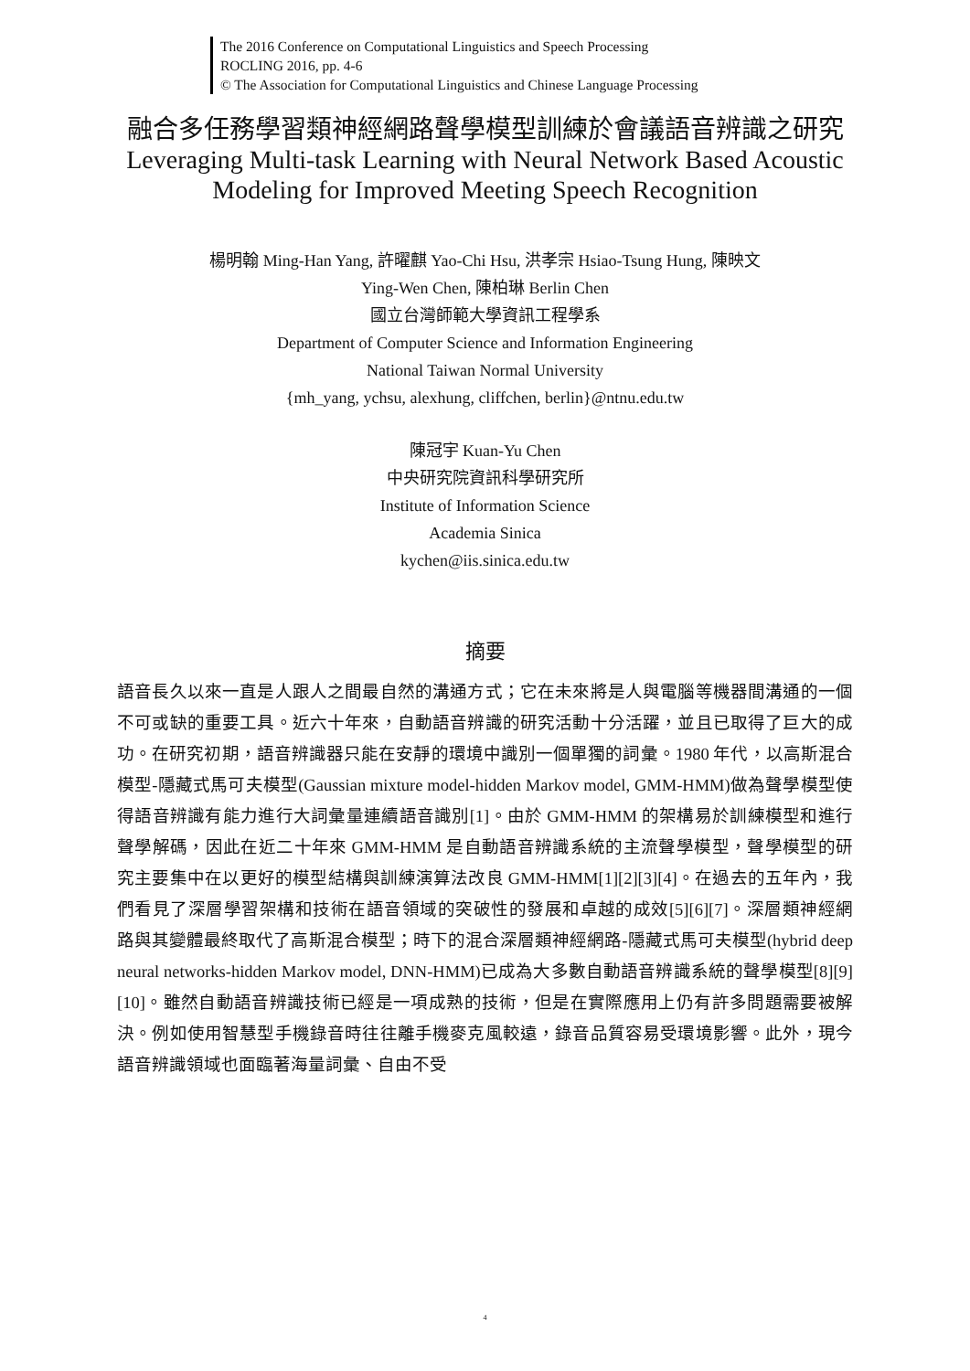The 2016 Conference on Computational Linguistics and Speech Processing
ROCLING 2016, pp. 4-6
© The Association for Computational Linguistics and Chinese Language Processing
融合多任務學習類神經網路聲學模型訓練於會議語音辨識之研究
Leveraging Multi-task Learning with Neural Network Based Acoustic Modeling for Improved Meeting Speech Recognition
楊明翰 Ming-Han Yang, 許曜麒 Yao-Chi Hsu, 洪孝宗 Hsiao-Tsung Hung, 陳映文
Ying-Wen Chen, 陳柏琳 Berlin Chen
國立台灣師範大學資訊工程學系
Department of Computer Science and Information Engineering
National Taiwan Normal University
{mh_yang, ychsu, alexhung, cliffchen, berlin}@ntnu.edu.tw
陳冠宇 Kuan-Yu Chen
中央研究院資訊科學研究所
Institute of Information Science
Academia Sinica
kychen@iis.sinica.edu.tw
摘要
語音長久以來一直是人跟人之間最自然的溝通方式；它在未來將是人與電腦等機器間溝通的一個不可或缺的重要工具。近六十年來，自動語音辨識的研究活動十分活躍，並且已取得了巨大的成功。在研究初期，語音辨識器只能在安靜的環境中識別一個單獨的詞彙。1980 年代，以高斯混合模型-隱藏式馬可夫模型(Gaussian mixture model-hidden Markov model, GMM-HMM)做為聲學模型使得語音辨識有能力進行大詞彙量連續語音識別[1]。由於 GMM-HMM 的架構易於訓練模型和進行聲學解碼，因此在近二十年來 GMM-HMM 是自動語音辨識系統的主流聲學模型，聲學模型的研究主要集中在以更好的模型結構與訓練演算法改良 GMM-HMM[1][2][3][4]。在過去的五年內，我們看見了深層學習架構和技術在語音領域的突破性的發展和卓越的成效[5][6][7]。深層類神經網路與其變體最終取代了高斯混合模型；時下的混合深層類神經網路-隱藏式馬可夫模型(hybrid deep neural networks-hidden Markov model, DNN-HMM)已成為大多數自動語音辨識系統的聲學模型[8][9][10]。雖然自動語音辨識技術已經是一項成熟的技術，但是在實際應用上仍有許多問題需要被解決。例如使用智慧型手機錄音時往往離手機麥克風較遠，錄音品質容易受環境影響。此外，現今語音辨識領域也面臨著海量詞彙、自由不受
4